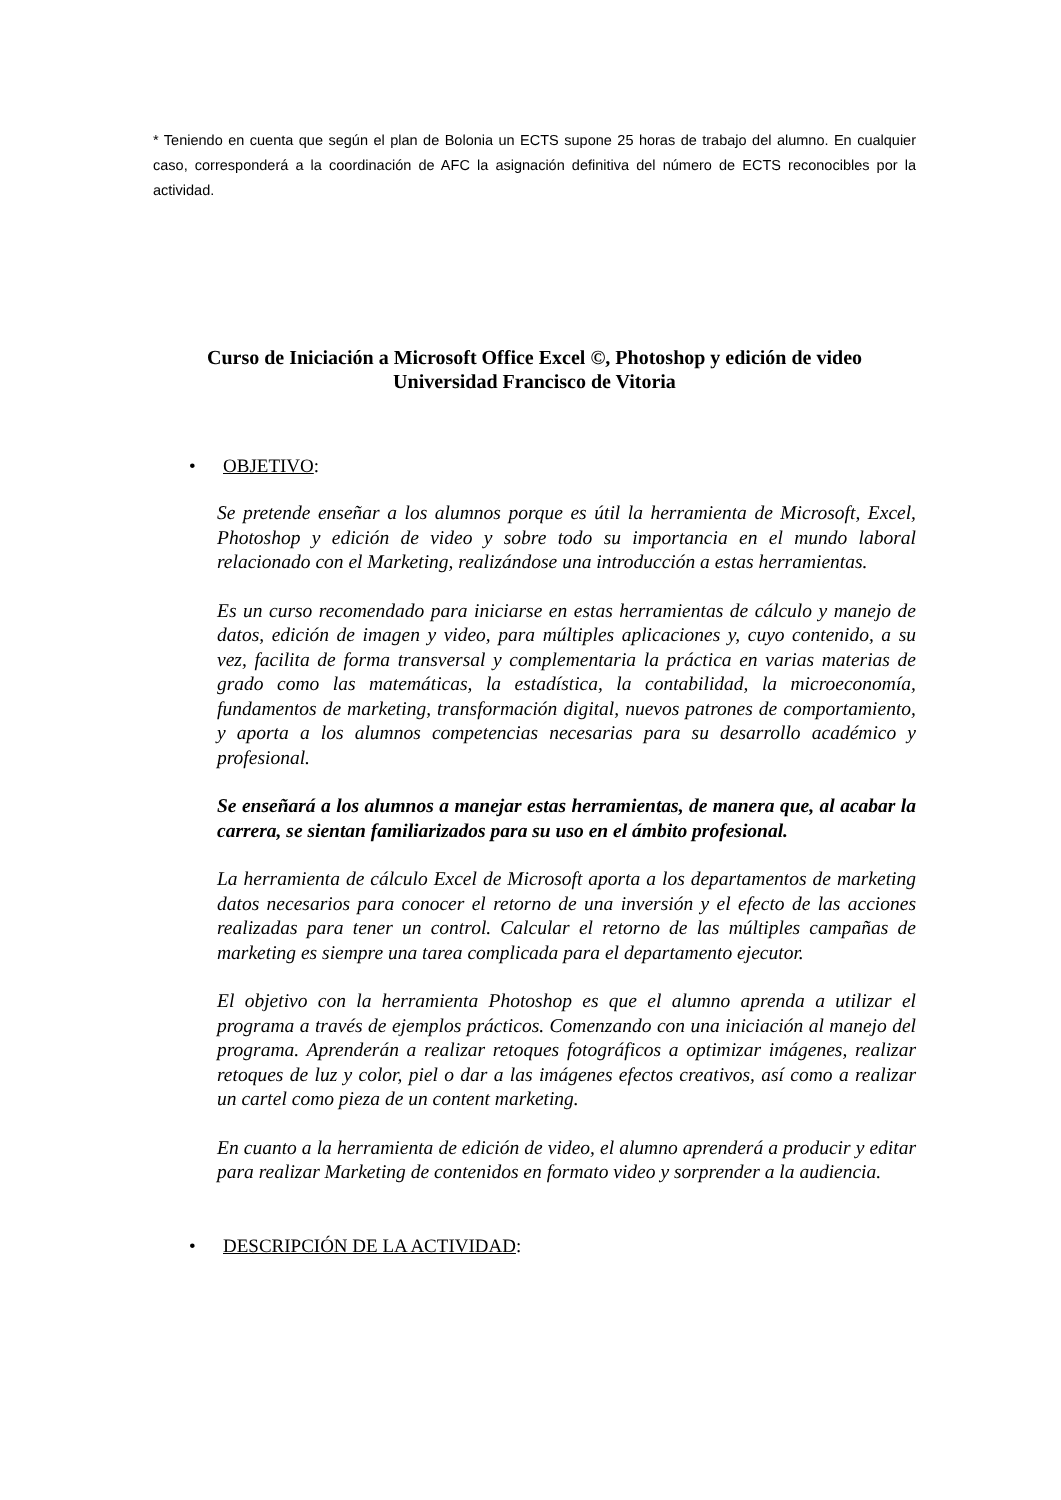* Teniendo en cuenta que según el plan de Bolonia un ECTS supone 25 horas de trabajo del alumno. En cualquier caso, corresponderá a la coordinación de AFC la asignación definitiva del número de ECTS reconocibles por la actividad.
Curso de Iniciación a Microsoft Office Excel ©, Photoshop y edición de video
Universidad Francisco de Vitoria
• OBJETIVO:
Se pretende enseñar a los alumnos porque es útil la herramienta de Microsoft, Excel, Photoshop y edición de video y sobre todo su importancia en el mundo laboral relacionado con el Marketing, realizándose una introducción a estas herramientas.
Es un curso recomendado para iniciarse en estas herramientas de cálculo y manejo de datos, edición de imagen y video, para múltiples aplicaciones y, cuyo contenido, a su vez, facilita de forma transversal y complementaria la práctica en varias materias de grado como las matemáticas, la estadística, la contabilidad, la microeconomía, fundamentos de marketing, transformación digital, nuevos patrones de comportamiento, y aporta a los alumnos competencias necesarias para su desarrollo académico y profesional.
Se enseñará a los alumnos a manejar estas herramientas, de manera que, al acabar la carrera, se sientan familiarizados para su uso en el ámbito profesional.
La herramienta de cálculo Excel de Microsoft aporta a los departamentos de marketing datos necesarios para conocer el retorno de una inversión y el efecto de las acciones realizadas para tener un control. Calcular el retorno de las múltiples campañas de marketing es siempre una tarea complicada para el departamento ejecutor.
El objetivo con la herramienta Photoshop es que el alumno aprenda a utilizar el programa a través de ejemplos prácticos. Comenzando con una iniciación al manejo del programa. Aprenderán a realizar retoques fotográficos a optimizar imágenes, realizar retoques de luz y color, piel o dar a las imágenes efectos creativos, así como a realizar un cartel como pieza de un content marketing.
En cuanto a la herramienta de edición de video, el alumno aprenderá a producir y editar para realizar Marketing de contenidos en formato video y sorprender a la audiencia.
• DESCRIPCIÓN DE LA ACTIVIDAD: